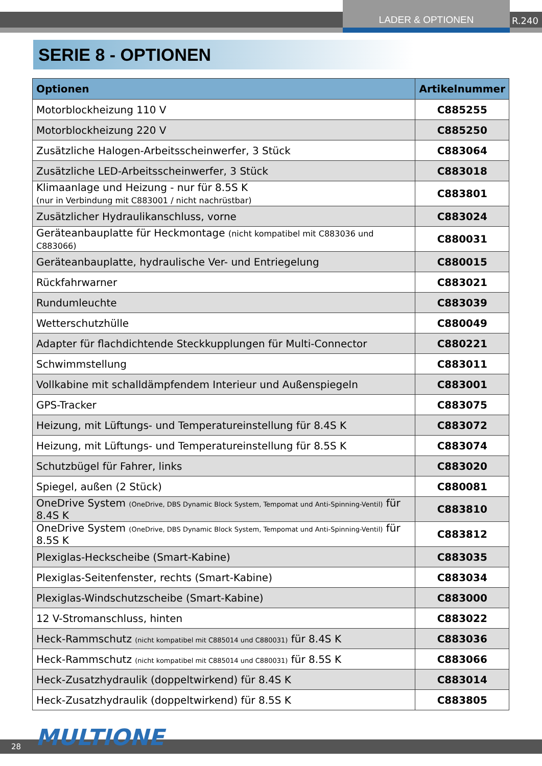LADER & OPTIONEN
R.240
SERIE 8 - OPTIONEN
| Optionen | Artikelnummer |
| --- | --- |
| Motorblockheizung 110 V | C885255 |
| Motorblockheizung 220 V | C885250 |
| Zusätzliche Halogen-Arbeitsscheinwerfer, 3 Stück | C883064 |
| Zusätzliche LED-Arbeitsscheinwerfer, 3 Stück | C883018 |
| Klimaanlage und Heizung - nur für 8.5S K (nur in Verbindung mit C883001 / nicht nachrüstbar) | C883801 |
| Zusätzlicher Hydraulikanschluss, vorne | C883024 |
| Geräteanbauplatte für Heckmontage (nicht kompatibel mit C883036 und C883066) | C880031 |
| Geräteanbauplatte, hydraulische Ver- und Entriegelung | C880015 |
| Rückfahrwarner | C883021 |
| Rundumleuchte | C883039 |
| Wetterschutzhülle | C880049 |
| Adapter für flachdichtende Steckkupplungen für Multi-Connector | C880221 |
| Schwimmstellung | C883011 |
| Vollkabine mit schalldämpfendem Interieur und Außenspiegeln | C883001 |
| GPS-Tracker | C883075 |
| Heizung, mit Lüftungs- und Temperatureinstellung für 8.4S K | C883072 |
| Heizung, mit Lüftungs- und Temperatureinstellung für 8.5S K | C883074 |
| Schutzbügel für Fahrer, links | C883020 |
| Spiegel, außen (2 Stück) | C880081 |
| OneDrive System (OneDrive, DBS Dynamic Block System, Tempomat und Anti-Spinning-Ventil) für 8.4S K | C883810 |
| OneDrive System (OneDrive, DBS Dynamic Block System, Tempomat und Anti-Spinning-Ventil) für 8.5S K | C883812 |
| Plexiglas-Heckscheibe (Smart-Kabine) | C883035 |
| Plexiglas-Seitenfenster, rechts (Smart-Kabine) | C883034 |
| Plexiglas-Windschutzscheibe (Smart-Kabine) | C883000 |
| 12 V-Stromanschluss, hinten | C883022 |
| Heck-Rammschutz (nicht kompatibel mit C885014 und C880031) für 8.4S K | C883036 |
| Heck-Rammschutz (nicht kompatibel mit C885014 und C880031) für 8.5S K | C883066 |
| Heck-Zusatzhydraulik (doppeltwirkend) für 8.4S K | C883014 |
| Heck-Zusatzhydraulik (doppeltwirkend) für 8.5S K | C883805 |
28 MULTIONE